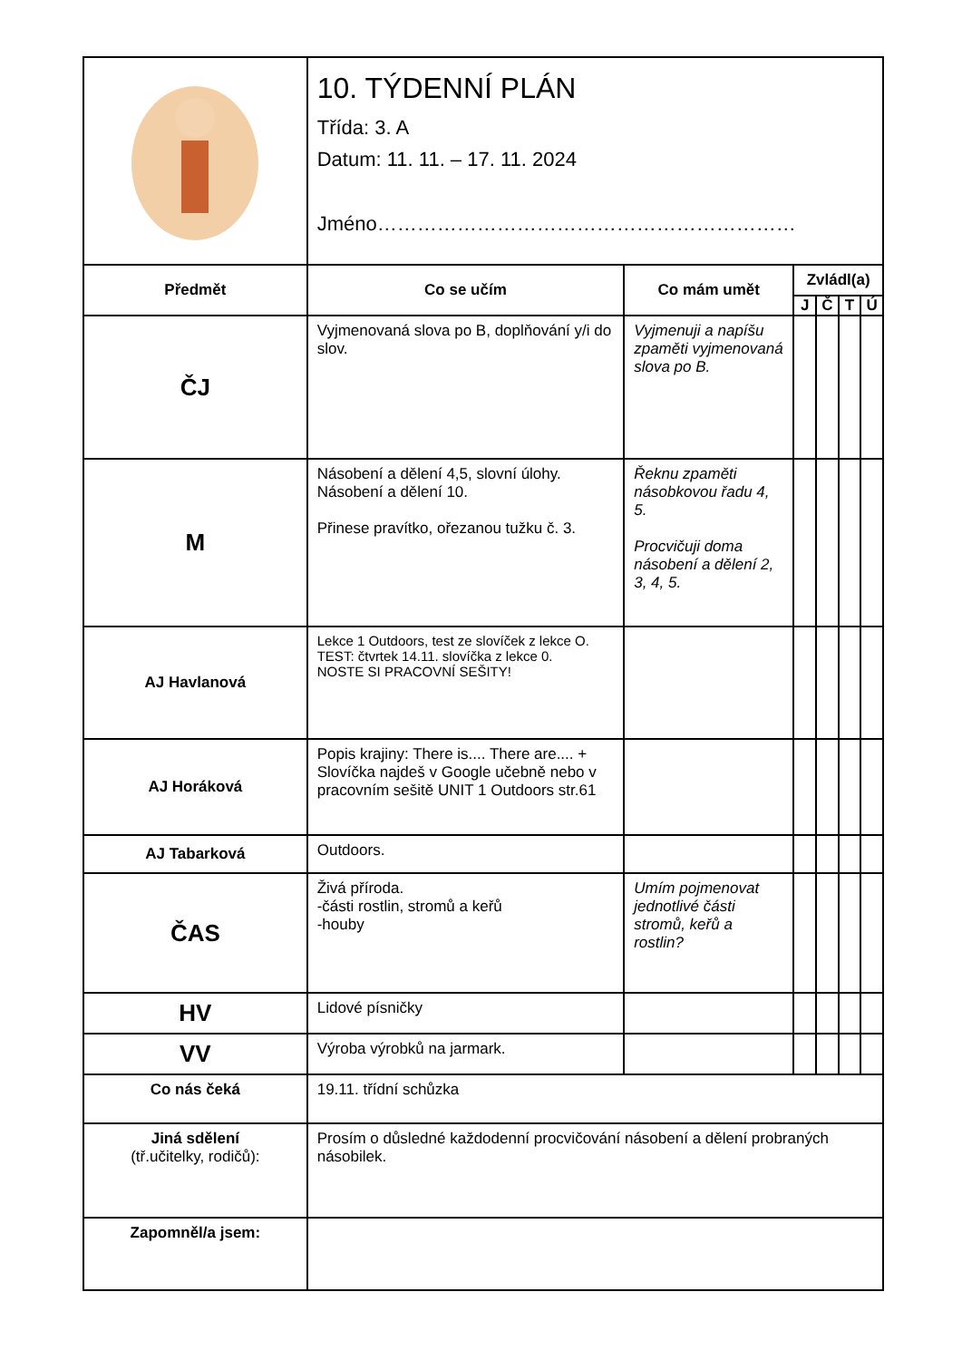| | 10. TÝDENNÍ PLÁN Třída: 3. A Datum: 11. 11. – 17. 11. 2024 Jméno……………………………………………………… | | | | | |
| Předmět | Co se učím | Co mám umět | Zvládl(a) | | | |
| | | | J | Č | T | Ú |
| ČJ | Vyjmenovaná slova po B, doplňování y/i do slov. | Vyjmenuji a napíšu zpaměti vyjmenovaná slova po B. | | | | |
| M | Násobení a dělení 4,5, slovní úlohy. Násobení a dělení 10. Přinese pravítko, ořezanou tužku č. 3. | Řeknu zpaměti násobkovou řadu 4, 5. Procvičuji doma násobení a dělení 2, 3, 4, 5. | | | | |
| AJ Havlanová | Lekce 1 Outdoors, test ze slovíček z lekce O. TEST: čtvrtek 14.11. slovíčka z lekce 0. NOSTE SI PRACOVNÍ SEŠITY! | | | | | |
| AJ Horáková | Popis krajiny: There is.... There are.... + Slovíčka najdeš v Google učebně nebo v pracovním sešitě UNIT 1 Outdoors str.61 | | | | | |
| AJ Tabarková | Outdoors. | | | | | |
| ČAS | Živá příroda. -části rostlin, stromů a keřů -houby | Umím pojmenovat jednotlivé části stromů, keřů a rostlin? | | | | |
| HV | Lidové písničky | | | | | |
| VV | Výroba výrobků na jarmark. | | | | | |
| Co nás čeká | 19.11. třídní schůzka | | | | | |
| Jiná sdělení (tř.učitelky, rodičů): | Prosím o důsledné každodenní procvičování násobení a dělení probraných násobilek. | | | | | |
| Zapomněl/a jsem: | | | | | | |